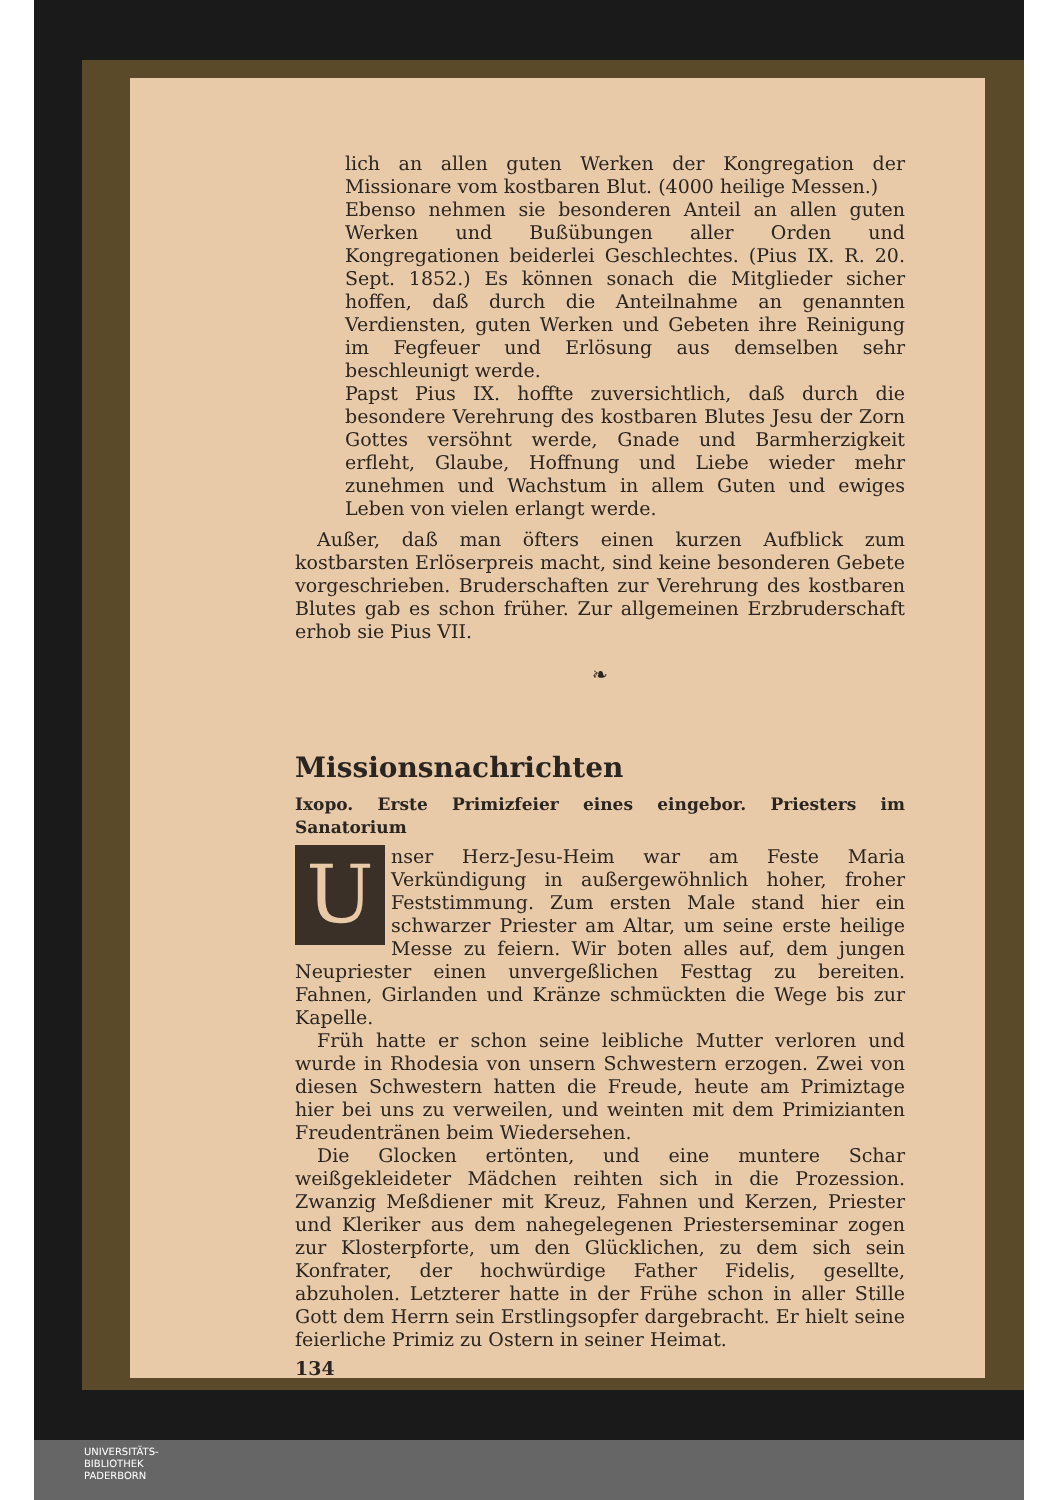lich an allen guten Werken der Kongregation der Missionare vom kostbaren Blut. (4000 heilige Messen.)
Ebenso nehmen sie besonderen Anteil an allen guten Werken und Bußübungen aller Orden und Kongregationen beiderlei Geschlechtes. (Pius IX. R. 20. Sept. 1852.) Es können sonach die Mitglieder sicher hoffen, daß durch die Anteilnahme an genannten Verdiensten, guten Werken und Gebeten ihre Reinigung im Fegfeuer und Erlösung aus demselben sehr beschleunigt werde.
Papst Pius IX. hoffte zuversichtlich, daß durch die besondere Verehrung des kostbaren Blutes Jesu der Zorn Gottes versöhnt werde, Gnade und Barmherzigkeit erfleht, Glaube, Hoffnung und Liebe wieder mehr zunehmen und Wachstum in allem Guten und ewiges Leben von vielen erlangt werde.
Außer, daß man öfters einen kurzen Aufblick zum kostbarsten Erlöserpreis macht, sind keine besonderen Gebete vorgeschrieben. Bruderschaften zur Verehrung des kostbaren Blutes gab es schon früher. Zur allgemeinen Erzbruderschaft erhob sie Pius VII.
❧
Missionsnachrichten
Ixopo. Erste Primizfeier eines eingebor. Priesters im Sanatorium
Unser Herz-Jesu-Heim war am Feste Maria Verkündigung in außergewöhnlich hoher, froher Feststimmung. Zum ersten Male stand hier ein schwarzer Priester am Altar, um seine erste heilige Messe zu feiern. Wir boten alles auf, dem jungen Neupriester einen unvergeßlichen Festtag zu bereiten. Fahnen, Girlanden und Kränze schmückten die Wege bis zur Kapelle.
Früh hatte er schon seine leibliche Mutter verloren und wurde in Rhodesia von unsern Schwestern erzogen. Zwei von diesen Schwestern hatten die Freude, heute am Primiztage hier bei uns zu verweilen, und weinten mit dem Primizianten Freudentränen beim Wiedersehen.
Die Glocken ertönten, und eine muntere Schar weißgekleideter Mädchen reihten sich in die Prozession. Zwanzig Meßdiener mit Kreuz, Fahnen und Kerzen, Priester und Kleriker aus dem nahegelegenen Priesterseminar zogen zur Klosterpforte, um den Glücklichen, zu dem sich sein Konfrater, der hochwürdige Father Fidelis, gesellte, abzuholen. Letzterer hatte in der Frühe schon in aller Stille Gott dem Herrn sein Erstlingsopfer dargebracht. Er hielt seine feierliche Primiz zu Ostern in seiner Heimat.
134
UNIVERSITÄTS-
BIBLIOTHEK
PADERBORN